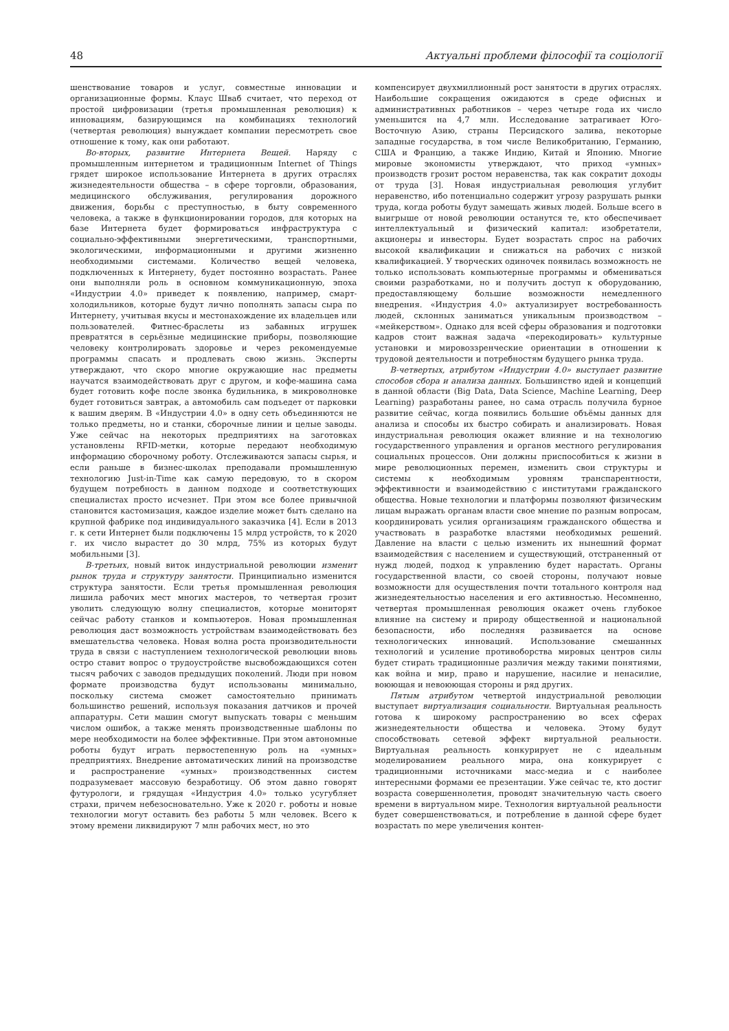48 Актуальні проблеми філософії та соціології
шенствование товаров и услуг, совместные инновации и организационные формы. Клаус Шваб считает, что переход от простой цифровизации (третья промышленная революция) к инновациям, базирующимся на комбинациях технологий (четвертая революция) вынуждает компании пересмотреть свое отношение к тому, как они работают.
Во-вторых, развитие Интернета Вещей. Наряду с промышленным интернетом и традиционным Internet of Things грядет широкое использование Интернета в других отраслях жизнедеятельности общества – в сфере торговли, образования, медицинского обслуживания, регулирования дорожного движения, борьбы с преступностью, в быту современного человека, а также в функционировании городов, для которых на базе Интернета будет формироваться инфраструктура с социально-эффективными энергетическими, транспортными, экологическими, информационными и другими жизненно необходимыми системами. Количество вещей человека, подключенных к Интернету, будет постоянно возрастать. Ранее они выполняли роль в основном коммуникационную, эпоха «Индустрии 4.0» приведет к появлению, например, смарт-холодильников, которые будут лично пополнять запасы сыра по Интернету, учитывая вкусы и местонахождение их владельцев или пользователей. Фитнес-браслеты из забавных игрушек превратятся в серьёзные медицинские приборы, позволяющие человеку контролировать здоровье и через рекомендуемые программы спасать и продлевать свою жизнь. Эксперты утверждают, что скоро многие окружающие нас предметы научатся взаимодействовать друг с другом, и кофе-машина сама будет готовить кофе после звонка будильника, в микроволновке будет готовиться завтрак, а автомобиль сам подъедет от парковки к вашим дверям. В «Индустрии 4.0» в одну сеть объединяются не только предметы, но и станки, сборочные линии и целые заводы. Уже сейчас на некоторых предприятиях на заготовках установлены RFID-метки, которые передают необходимую информацию сборочному роботу. Отслеживаются запасы сырья, и если раньше в бизнес-школах преподавали промышленную технологию Just-in-Time как самую передовую, то в скором будущем потребность в данном подходе и соответствующих специалистах просто исчезнет. При этом все более привычной становится кастомизация, каждое изделие может быть сделано на крупной фабрике под индивидуального заказчика [4]. Если в 2013 г. к сети Интернет были подключены 15 млрд устройств, то к 2020 г. их число вырастет до 30 млрд, 75% из которых будут мобильными [3].
В-третьих, новый виток индустриальной революции изменит рынок труда и структуру занятости. Принципиально изменится структура занятости. Если третья промышленная революция лишила рабочих мест многих мастеров, то четвертая грозит уволить следующую волну специалистов, которые мониторят сейчас работу станков и компьютеров. Новая промышленная революция даст возможность устройствам взаимодействовать без вмешательства человека. Новая волна роста производительности труда в связи с наступлением технологической революции вновь остро ставит вопрос о трудоустройстве высвобождающихся сотен тысяч рабочих с заводов предыдущих поколений. Люди при новом формате производства будут использованы минимально, поскольку система сможет самостоятельно принимать большинство решений, используя показания датчиков и прочей аппаратуры. Сети машин смогут выпускать товары с меньшим числом ошибок, а также менять производственные шаблоны по мере необходимости на более эффективные. При этом автономные роботы будут играть первостепенную роль на «умных» предприятиях. Внедрение автоматических линий на производстве и распространение «умных» производственных систем подразумевает массовую безработицу. Об этом давно говорят футурологи, и грядущая «Индустрия 4.0» только усугубляет страхи, причем небезосновательно. Уже к 2020 г. роботы и новые технологии могут оставить без работы 5 млн человек. Всего к этому времени ликвидируют 7 млн рабочих мест, но это
компенсирует двухмиллионный рост занятости в других отраслях. Наибольшие сокращения ожидаются в среде офисных и административных работников – через четыре года их число уменьшится на 4,7 млн. Исследование затрагивает Юго-Восточную Азию, страны Персидского залива, некоторые западные государства, в том числе Великобританию, Германию, США и Францию, а также Индию, Китай и Японию. Многие мировые экономисты утверждают, что приход «умных» производств грозит ростом неравенства, так как сократит доходы от труда [3]. Новая индустриальная революция углубит неравенство, ибо потенциально содержит угрозу разрушать рынки труда, когда роботы будут замещать живых людей. Больше всего в выигрыше от новой революции останутся те, кто обеспечивает интеллектуальный и физический капитал: изобретатели, акционеры и инвесторы. Будет возрастать спрос на рабочих высокой квалификации и снижаться на рабочих с низкой квалификацией. У творческих одиночек появилась возможность не только использовать компьютерные программы и обмениваться своими разработками, но и получить доступ к оборудованию, предоставляющему большие возможности немедленного внедрения. «Индустрия 4.0» актуализирует востребованность людей, склонных заниматься уникальным производством – «мейкерством». Однако для всей сферы образования и подготовки кадров стоит важная задача «перекодировать» культурные установки и мировоззренческие ориентации в отношении к трудовой деятельности и потребностям будущего рынка труда.
В-четвертых, атрибутом «Индустрии 4.0» выступает развитие способов сбора и анализа данных. Большинство идей и концепций в данной области (Big Data, Data Science, Machine Learning, Deep Learning) разработаны ранее, но сама отрасль получила бурное развитие сейчас, когда появились большие объёмы данных для анализа и способы их быстро собирать и анализировать. Новая индустриальная революция окажет влияние и на технологию государственного управления и органов местного регулирования социальных процессов. Они должны приспособиться к жизни в мире революционных перемен, изменить свои структуры и системы к необходимым уровням транспарентности, эффективности и взаимодействию с институтами гражданского общества. Новые технологии и платформы позволяют физическим лицам выражать органам власти свое мнение по разным вопросам, координировать усилия организациям гражданского общества и участвовать в разработке властями необходимых решений. Давление на власти с целью изменить их нынешний формат взаимодействия с населением и существующий, отстраненный от нужд людей, подход к управлению будет нарастать. Органы государственной власти, со своей стороны, получают новые возможности для осуществления почти тотального контроля над жизнедеятельностью населения и его активностью. Несомненно, четвертая промышленная революция окажет очень глубокое влияние на систему и природу общественной и национальной безопасности, ибо последняя развивается на основе технологических инноваций. Использование смешанных технологий и усиление противоборства мировых центров силы будет стирать традиционные различия между такими понятиями, как война и мир, право и нарушение, насилие и ненасилие, воюющая и невоюющая стороны и ряд других.
Пятым атрибутом четвертой индустриальной революции выступает виртуализация социальности. Виртуальная реальность готова к широкому распространению во всех сферах жизнедеятельности общества и человека. Этому будут способствовать сетевой эффект виртуальной реальности. Виртуальная реальность конкурирует не с идеальным моделированием реального мира, она конкурирует с традиционными источниками масс-медиа и с наиболее интересными формами ее презентации. Уже сейчас те, кто достиг возраста совершеннолетия, проводят значительную часть своего времени в виртуальном мире. Технология виртуальной реальности будет совершенствоваться, и потребление в данной сфере будет возрастать по мере увеличения контен-